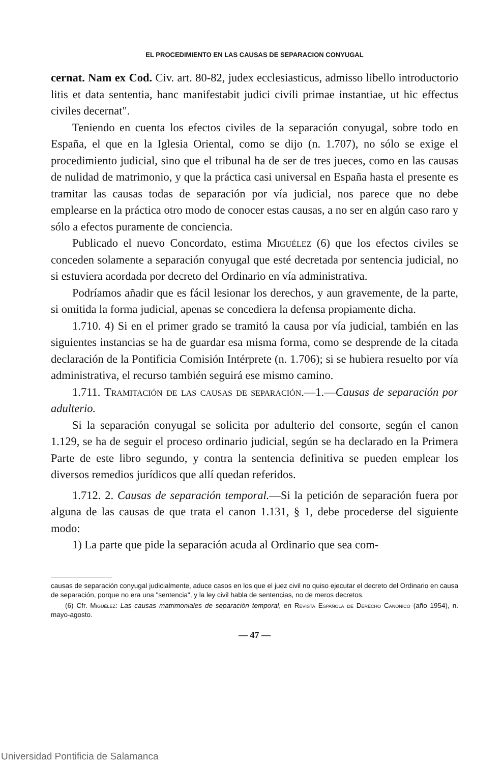EL PROCEDIMIENTO EN LAS CAUSAS DE SEPARACION CONYUGAL
cernat. Nam ex Cod. Civ. art. 80-82, judex ecclesiasticus, admisso libello introductorio litis et data sententia, hanc manifestabit judici civili primae instantiae, ut hic effectus civiles decernat".
Teniendo en cuenta los efectos civiles de la separación conyugal, sobre todo en España, el que en la Iglesia Oriental, como se dijo (n. 1.707), no sólo se exige el procedimiento judicial, sino que el tribunal ha de ser de tres jueces, como en las causas de nulidad de matrimonio, y que la práctica casi universal en España hasta el presente es tramitar las causas todas de separación por vía judicial, nos parece que no debe emplearse en la práctica otro modo de conocer estas causas, a no ser en algún caso raro y sólo a efectos puramente de conciencia.
Publicado el nuevo Concordato, estima Miguélez (6) que los efectos civiles se conceden solamente a separación conyugal que esté decretada por sentencia judicial, no si estuviera acordada por decreto del Ordinario en vía administrativa.
Podríamos añadir que es fácil lesionar los derechos, y aun gravemente, de la parte, si omitida la forma judicial, apenas se concediera la defensa propiamente dicha.
1.710. 4) Si en el primer grado se tramitó la causa por vía judicial, también en las siguientes instancias se ha de guardar esa misma forma, como se desprende de la citada declaración de la Pontificia Comisión Intérprete (n. 1.706); si se hubiera resuelto por vía administrativa, el recurso también seguirá ese mismo camino.
1.711. Tramitación de las causas de separación.—1.—Causas de separación por adulterio.
Si la separación conyugal se solicita por adulterio del consorte, según el canon 1.129, se ha de seguir el proceso ordinario judicial, según se ha declarado en la Primera Parte de este libro segundo, y contra la sentencia definitiva se pueden emplear los diversos remedios jurídicos que allí quedan referidos.
1.712. 2. Causas de separación temporal.—Si la petición de separación fuera por alguna de las causas de que trata el canon 1.131, § 1, debe procederse del siguiente modo:
1) La parte que pide la separación acuda al Ordinario que sea com-
causas de separación conyugal judicialmente, aduce casos en los que el juez civil no quiso ejecutar el decreto del Ordinario en causa de separación, porque no era una "sentencia", y la ley civil habla de sentencias, no de meros decretos.
(6) Cfr. Miguélez: Las causas matrimoniales de separación temporal, en Revista Española de Derecho Canónico (año 1954), n. mayo-agosto.
— 47 —
Universidad Pontificia de Salamanca